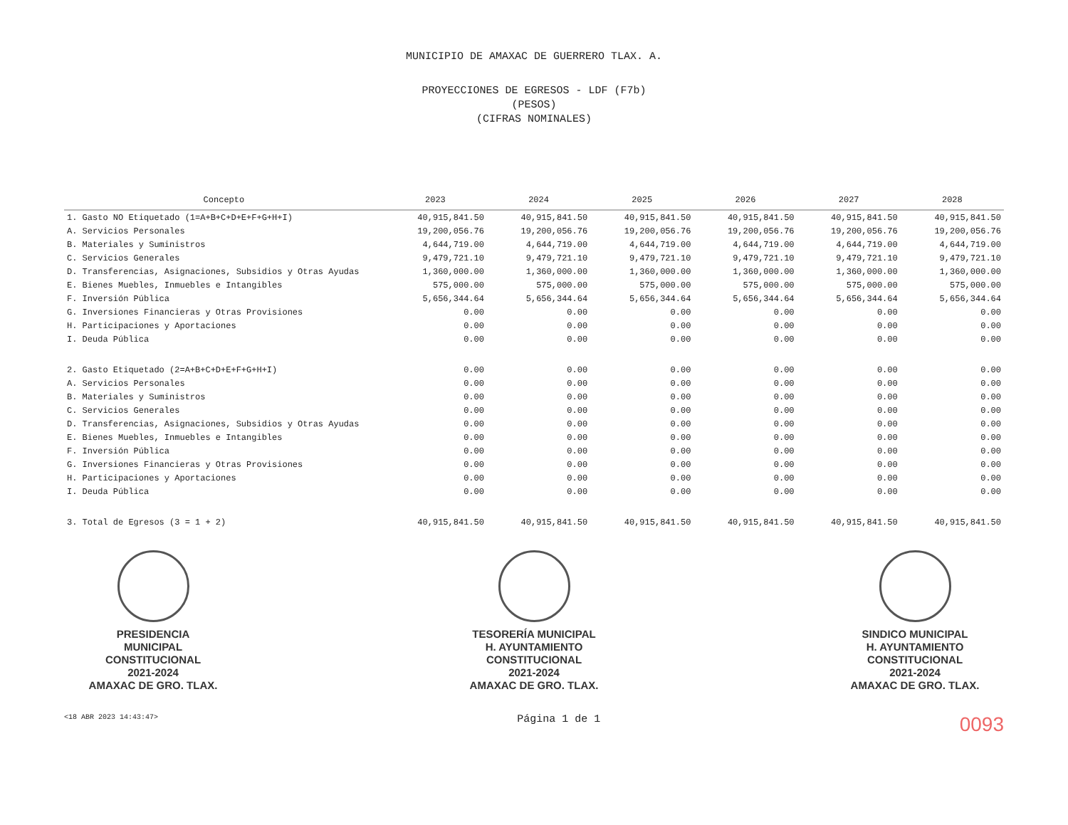MUNICIPIO DE AMAXAC DE GUERRERO TLAX. A.
PROYECCIONES DE EGRESOS - LDF (F7b)
(PESOS)
(CIFRAS NOMINALES)
| Concepto | 2023 | 2024 | 2025 | 2026 | 2027 | 2028 |
| --- | --- | --- | --- | --- | --- | --- |
| 1. Gasto NO Etiquetado (1=A+B+C+D+E+F+G+H+I) | 40,915,841.50 | 40,915,841.50 | 40,915,841.50 | 40,915,841.50 | 40,915,841.50 | 40,915,841.50 |
| A. Servicios Personales | 19,200,056.76 | 19,200,056.76 | 19,200,056.76 | 19,200,056.76 | 19,200,056.76 | 19,200,056.76 |
| B. Materiales y Suministros | 4,644,719.00 | 4,644,719.00 | 4,644,719.00 | 4,644,719.00 | 4,644,719.00 | 4,644,719.00 |
| C. Servicios Generales | 9,479,721.10 | 9,479,721.10 | 9,479,721.10 | 9,479,721.10 | 9,479,721.10 | 9,479,721.10 |
| D. Transferencias, Asignaciones, Subsidios y Otras Ayudas | 1,360,000.00 | 1,360,000.00 | 1,360,000.00 | 1,360,000.00 | 1,360,000.00 | 1,360,000.00 |
| E. Bienes Muebles, Inmuebles e Intangibles | 575,000.00 | 575,000.00 | 575,000.00 | 575,000.00 | 575,000.00 | 575,000.00 |
| F. Inversión Pública | 5,656,344.64 | 5,656,344.64 | 5,656,344.64 | 5,656,344.64 | 5,656,344.64 | 5,656,344.64 |
| G. Inversiones Financieras y Otras Provisiones | 0.00 | 0.00 | 0.00 | 0.00 | 0.00 | 0.00 |
| H. Participaciones y Aportaciones | 0.00 | 0.00 | 0.00 | 0.00 | 0.00 | 0.00 |
| I. Deuda Pública | 0.00 | 0.00 | 0.00 | 0.00 | 0.00 | 0.00 |
| 2. Gasto Etiquetado (2=A+B+C+D+E+F+G+H+I) | 0.00 | 0.00 | 0.00 | 0.00 | 0.00 | 0.00 |
| A. Servicios Personales | 0.00 | 0.00 | 0.00 | 0.00 | 0.00 | 0.00 |
| B. Materiales y Suministros | 0.00 | 0.00 | 0.00 | 0.00 | 0.00 | 0.00 |
| C. Servicios Generales | 0.00 | 0.00 | 0.00 | 0.00 | 0.00 | 0.00 |
| D. Transferencias, Asignaciones, Subsidios y Otras Ayudas | 0.00 | 0.00 | 0.00 | 0.00 | 0.00 | 0.00 |
| E. Bienes Muebles, Inmuebles e Intangibles | 0.00 | 0.00 | 0.00 | 0.00 | 0.00 | 0.00 |
| F. Inversión Pública | 0.00 | 0.00 | 0.00 | 0.00 | 0.00 | 0.00 |
| G. Inversiones Financieras y Otras Provisiones | 0.00 | 0.00 | 0.00 | 0.00 | 0.00 | 0.00 |
| H. Participaciones y Aportaciones | 0.00 | 0.00 | 0.00 | 0.00 | 0.00 | 0.00 |
| I. Deuda Pública | 0.00 | 0.00 | 0.00 | 0.00 | 0.00 | 0.00 |
| 3. Total de Egresos (3 = 1 + 2) | 40,915,841.50 | 40,915,841.50 | 40,915,841.50 | 40,915,841.50 | 40,915,841.50 | 40,915,841.50 |
PRESIDENCIA
MUNICIPAL
CONSTITUCIONAL
2021-2024
AMAXAC DE GRO. TLAX.
TESORERÍA MUNICIPAL
H. AYUNTAMIENTO
CONSTITUCIONAL
2021-2024
AMAXAC DE GRO. TLAX.
SINDICO MUNICIPAL
H. AYUNTAMIENTO
CONSTITUCIONAL
2021-2024
AMAXAC DE GRO. TLAX.
<18 ABR 2023 14:43:47>
Página 1 de 1
0093